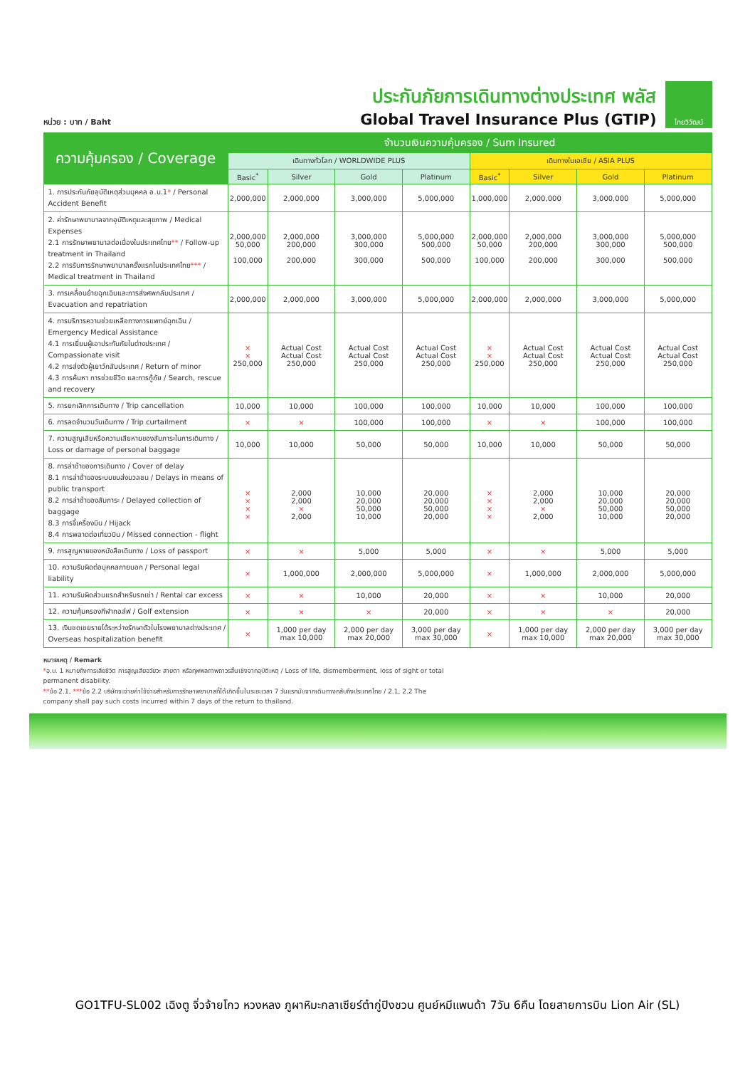หน่วย : บาท / Baht
ประกันภัยการเดินทางต่างประเทศ พลัส
Global Travel Insurance Plus (GTIP)
ไทยวิวัฒน์
| ความคุ้มครอง / Coverage | จำนวนเงินความคุ้มครอง / Sum Insured | | | | | | | |
| --- | --- | --- | --- | --- | --- | --- | --- | --- |
| | เดินทางทั่วโลก / WORLDWIDE PLUS | | | | เดินทางในเอเชีย / ASIA PLUS | | | |
| | Basic<sup>*</sup> | Silver | Gold | Platinum | Basic<sup>*</sup> | Silver | Gold | Platinum |
| 1. การประกันภัยอุบัติเหตุส่วนบุคคล อ.บ.1 * / Personal Accident Benefit | 2,000,000 | 2,000,000 | 3,000,000 | 5,000,000 | 1,000,000 | 2,000,000 | 3,000,000 | 5,000,000 |
| 2. ค่ารักษาพยาบาลจากอุบัติเหตุและสุขภาพ / Medical Expenses 2.1 การรักษาพยาบาลต่อเนื่องในประเทศไทย ** / Follow-up treatment in Thailand 2.2 การรับการรักษาพยาบาลครั้งแรกในประเทศไทย *** / Medical treatment in Thailand | 2,000,000 50,000 100,000 | 2,000,000 200,000 200,000 | 3,000,000 300,000 300,000 | 5,000,000 500,000 500,000 | 2,000,000 50,000 100,000 | 2,000,000 200,000 200,000 | 3,000,000 300,000 300,000 | 5,000,000 500,000 500,000 |
| 3. การเคลื่อนย้ายฉุกเฉินและการส่งศพกลับประเทศ / Evacuation and repatriation | 2,000,000 | 2,000,000 | 3,000,000 | 5,000,000 | 2,000,000 | 2,000,000 | 3,000,000 | 5,000,000 |
| 4. การบริการความช่วยเหลือทางการแพทย์ฉุกเฉิน / Emergency Medical Assistance 4.1 การเยี่ยมผู้เอาประกันภัยในต่างประเทศ / Compassionate visit 4.2 การส่งตัวผู้เยาว์กลับประเทศ / Return of minor 4.3 การค้นหา การช่วยชีวิต และการกู้ภัย / Search, rescue and recovery | × × 250,000 | Actual Cost Actual Cost 250,000 | Actual Cost Actual Cost 250,000 | Actual Cost Actual Cost 250,000 | × × 250,000 | Actual Cost Actual Cost 250,000 | Actual Cost Actual Cost 250,000 | Actual Cost Actual Cost 250,000 |
| 5. การยกเลิกการเดินทาง / Trip cancellation | 10,000 | 10,000 | 100,000 | 100,000 | 10,000 | 10,000 | 100,000 | 100,000 |
| 6. การลดจำนวนวันเดินทาง / Trip curtailment | × | × | 100,000 | 100,000 | × | × | 100,000 | 100,000 |
| 7. ความสูญเสียหรือความเสียหายของสัมภาระในการเดินทาง / Loss or damage of personal baggage | 10,000 | 10,000 | 50,000 | 50,000 | 10,000 | 10,000 | 50,000 | 50,000 |
| 8. การล่าช้าของการเดินทาง / Cover of delay 8.1 การล่าช้าของระบบขนส่งมวลชน / Delays in means of public transport 8.2 การล่าช้าของสัมภาระ / Delayed collection of baggage 8.3 การจี้เครื่องบิน / Hijack 8.4 การพลาดต่อเที่ยวบิน / Missed connection - flight | × × × × | 2,000 2,000 × 2,000 | 10,000 20,000 50,000 10,000 | 20,000 20,000 50,000 20,000 | × × × × | 2,000 2,000 × 2,000 | 10,000 20,000 50,000 10,000 | 20,000 20,000 50,000 20,000 |
| 9. การสูญหายของหนังสือเดินทาง / Loss of passport | × | × | 5,000 | 5,000 | × | × | 5,000 | 5,000 |
| 10. ความรับผิดต่อบุคคลภายนอก / Personal legal liability | × | 1,000,000 | 2,000,000 | 5,000,000 | × | 1,000,000 | 2,000,000 | 5,000,000 |
| 11. ความรับผิดส่วนแรกสำหรับรถเช่า / Rental car excess | × | × | 10,000 | 20,000 | × | × | 10,000 | 20,000 |
| 12. ความคุ้มครองกีฬากอล์ฟ / Golf extension | × | × | × | 20,000 | × | × | × | 20,000 |
| 13. เงินชดเชยรายได้ระหว่างรักษาตัวในโรงพยาบาลต่างประเทศ / Overseas hospitalization benefit | × | 1,000 per day max 10,000 | 2,000 per day max 20,000 | 3,000 per day max 30,000 | × | 1,000 per day max 10,000 | 2,000 per day max 20,000 | 3,000 per day max 30,000 |
หมายเหตุ / Remark
*อ.บ. 1 หมายถึงการเสียชีวิต การสูญเสียอวัยวะ สายตา หรือทุพพลภาพถาวรสิ้นเชิงจากอุบัติเหตุ / Loss of life, dismemberment, loss of sight or total permanent disability.
**ข้อ 2.1, ***ข้อ 2.2 บริษัทจะจ่ายค่าใช้จ่ายสำหรับการรักษาพยาบาลที่ได้เกิดขึ้นในระยะเวลา 7 วันแรกนับจากเดินทางกลับถึงประเทศไทย / 2.1, 2.2 The company shall pay such costs incurred within 7 days of the return to thailand.
GO1TFU-SL002 เฉิงตู จิ่วจ้ายโกว หวงหลง ภูผาหิมะกลาเซียร์ต๋ากู่ปิงชวน ศูนย์หมีแพนด้า 7วัน 6คืน โดยสายการบิน Lion Air (SL)